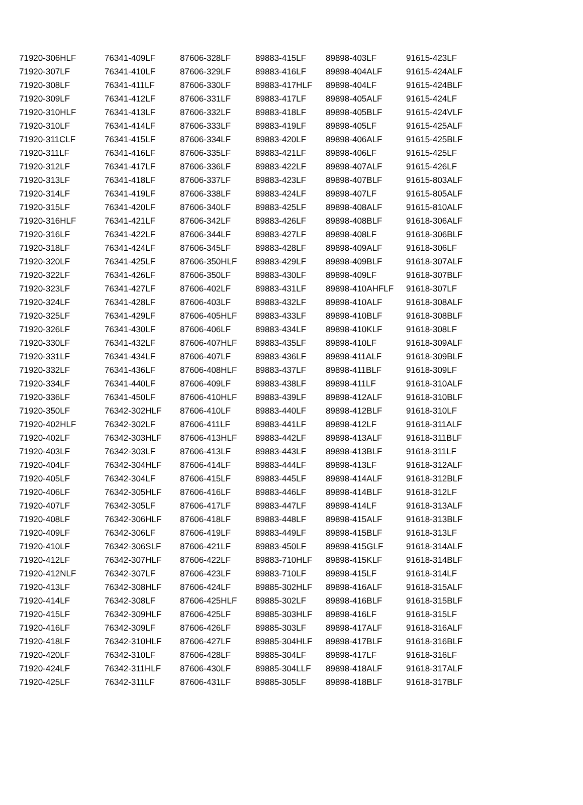| 71920-306HLF | 76341-409LF | 87606-328LF | 89883-415LF | 89898-403LF | 91615-423LF |
| 71920-307LF | 76341-410LF | 87606-329LF | 89883-416LF | 89898-404ALF | 91615-424ALF |
| 71920-308LF | 76341-411LF | 87606-330LF | 89883-417HLF | 89898-404LF | 91615-424BLF |
| 71920-309LF | 76341-412LF | 87606-331LF | 89883-417LF | 89898-405ALF | 91615-424LF |
| 71920-310HLF | 76341-413LF | 87606-332LF | 89883-418LF | 89898-405BLF | 91615-424VLF |
| 71920-310LF | 76341-414LF | 87606-333LF | 89883-419LF | 89898-405LF | 91615-425ALF |
| 71920-311CLF | 76341-415LF | 87606-334LF | 89883-420LF | 89898-406ALF | 91615-425BLF |
| 71920-311LF | 76341-416LF | 87606-335LF | 89883-421LF | 89898-406LF | 91615-425LF |
| 71920-312LF | 76341-417LF | 87606-336LF | 89883-422LF | 89898-407ALF | 91615-426LF |
| 71920-313LF | 76341-418LF | 87606-337LF | 89883-423LF | 89898-407BLF | 91615-803ALF |
| 71920-314LF | 76341-419LF | 87606-338LF | 89883-424LF | 89898-407LF | 91615-805ALF |
| 71920-315LF | 76341-420LF | 87606-340LF | 89883-425LF | 89898-408ALF | 91615-810ALF |
| 71920-316HLF | 76341-421LF | 87606-342LF | 89883-426LF | 89898-408BLF | 91618-306ALF |
| 71920-316LF | 76341-422LF | 87606-344LF | 89883-427LF | 89898-408LF | 91618-306BLF |
| 71920-318LF | 76341-424LF | 87606-345LF | 89883-428LF | 89898-409ALF | 91618-306LF |
| 71920-320LF | 76341-425LF | 87606-350HLF | 89883-429LF | 89898-409BLF | 91618-307ALF |
| 71920-322LF | 76341-426LF | 87606-350LF | 89883-430LF | 89898-409LF | 91618-307BLF |
| 71920-323LF | 76341-427LF | 87606-402LF | 89883-431LF | 89898-410AHFLF | 91618-307LF |
| 71920-324LF | 76341-428LF | 87606-403LF | 89883-432LF | 89898-410ALF | 91618-308ALF |
| 71920-325LF | 76341-429LF | 87606-405HLF | 89883-433LF | 89898-410BLF | 91618-308BLF |
| 71920-326LF | 76341-430LF | 87606-406LF | 89883-434LF | 89898-410KLF | 91618-308LF |
| 71920-330LF | 76341-432LF | 87606-407HLF | 89883-435LF | 89898-410LF | 91618-309ALF |
| 71920-331LF | 76341-434LF | 87606-407LF | 89883-436LF | 89898-411ALF | 91618-309BLF |
| 71920-332LF | 76341-436LF | 87606-408HLF | 89883-437LF | 89898-411BLF | 91618-309LF |
| 71920-334LF | 76341-440LF | 87606-409LF | 89883-438LF | 89898-411LF | 91618-310ALF |
| 71920-336LF | 76341-450LF | 87606-410HLF | 89883-439LF | 89898-412ALF | 91618-310BLF |
| 71920-350LF | 76342-302HLF | 87606-410LF | 89883-440LF | 89898-412BLF | 91618-310LF |
| 71920-402HLF | 76342-302LF | 87606-411LF | 89883-441LF | 89898-412LF | 91618-311ALF |
| 71920-402LF | 76342-303HLF | 87606-413HLF | 89883-442LF | 89898-413ALF | 91618-311BLF |
| 71920-403LF | 76342-303LF | 87606-413LF | 89883-443LF | 89898-413BLF | 91618-311LF |
| 71920-404LF | 76342-304HLF | 87606-414LF | 89883-444LF | 89898-413LF | 91618-312ALF |
| 71920-405LF | 76342-304LF | 87606-415LF | 89883-445LF | 89898-414ALF | 91618-312BLF |
| 71920-406LF | 76342-305HLF | 87606-416LF | 89883-446LF | 89898-414BLF | 91618-312LF |
| 71920-407LF | 76342-305LF | 87606-417LF | 89883-447LF | 89898-414LF | 91618-313ALF |
| 71920-408LF | 76342-306HLF | 87606-418LF | 89883-448LF | 89898-415ALF | 91618-313BLF |
| 71920-409LF | 76342-306LF | 87606-419LF | 89883-449LF | 89898-415BLF | 91618-313LF |
| 71920-410LF | 76342-306SLF | 87606-421LF | 89883-450LF | 89898-415GLF | 91618-314ALF |
| 71920-412LF | 76342-307HLF | 87606-422LF | 89883-710HLF | 89898-415KLF | 91618-314BLF |
| 71920-412NLF | 76342-307LF | 87606-423LF | 89883-710LF | 89898-415LF | 91618-314LF |
| 71920-413LF | 76342-308HLF | 87606-424LF | 89885-302HLF | 89898-416ALF | 91618-315ALF |
| 71920-414LF | 76342-308LF | 87606-425HLF | 89885-302LF | 89898-416BLF | 91618-315BLF |
| 71920-415LF | 76342-309HLF | 87606-425LF | 89885-303HLF | 89898-416LF | 91618-315LF |
| 71920-416LF | 76342-309LF | 87606-426LF | 89885-303LF | 89898-417ALF | 91618-316ALF |
| 71920-418LF | 76342-310HLF | 87606-427LF | 89885-304HLF | 89898-417BLF | 91618-316BLF |
| 71920-420LF | 76342-310LF | 87606-428LF | 89885-304LF | 89898-417LF | 91618-316LF |
| 71920-424LF | 76342-311HLF | 87606-430LF | 89885-304LLF | 89898-418ALF | 91618-317ALF |
| 71920-425LF | 76342-311LF | 87606-431LF | 89885-305LF | 89898-418BLF | 91618-317BLF |